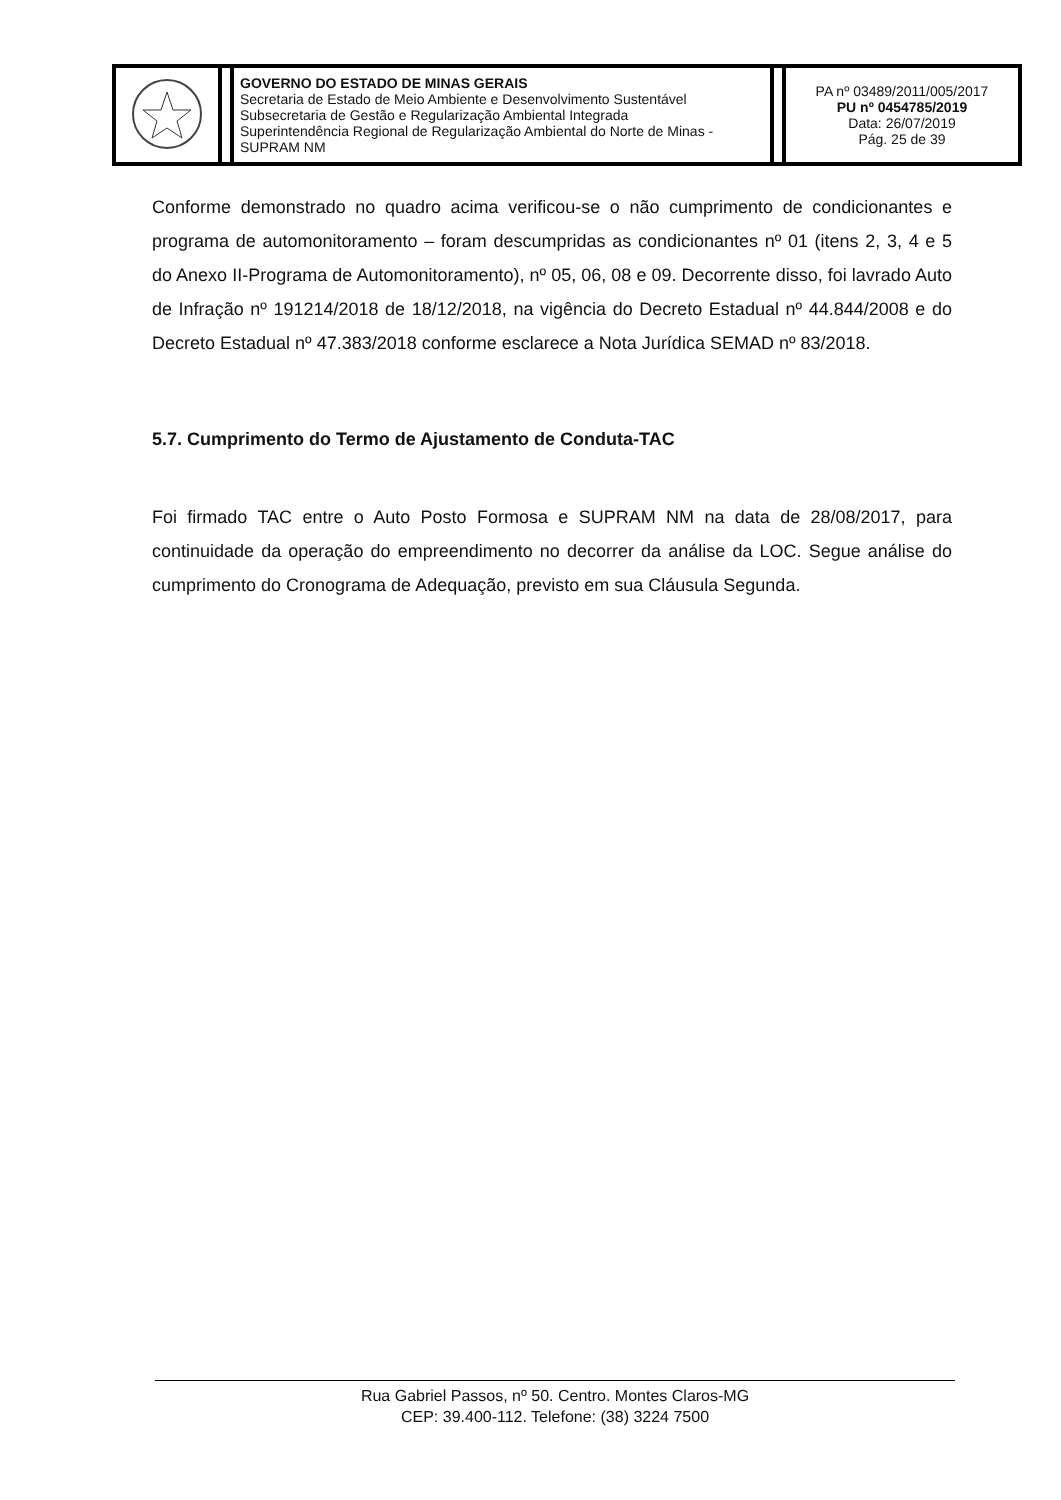| | | GOVERNO DO ESTADO DE MINAS GERAIS Secretaria de Estado de Meio Ambiente e Desenvolvimento Sustentável Subsecretaria de Gestão e Regularização Ambiental Integrada Superintendência Regional de Regularização Ambiental do Norte de Minas - SUPRAM NM | | PA nº 03489/2011/005/2017 PU nº 0454785/2019 Data: 26/07/2019 Pág. 25 de 39 |
Conforme demonstrado no quadro acima verificou-se o não cumprimento de condicionantes e programa de automonitoramento – foram descumpridas as condicionantes nº 01 (itens 2, 3, 4 e 5 do Anexo II-Programa de Automonitoramento), nº 05, 06, 08 e 09. Decorrente disso, foi lavrado Auto de Infração nº 191214/2018 de 18/12/2018, na vigência do Decreto Estadual nº 44.844/2008 e do Decreto Estadual nº 47.383/2018 conforme esclarece a Nota Jurídica SEMAD nº 83/2018.
5.7. Cumprimento do Termo de Ajustamento de Conduta-TAC
Foi firmado TAC entre o Auto Posto Formosa e SUPRAM NM na data de 28/08/2017, para continuidade da operação do empreendimento no decorrer da análise da LOC. Segue análise do cumprimento do Cronograma de Adequação, previsto em sua Cláusula Segunda.
Rua Gabriel Passos, nº 50. Centro. Montes Claros-MG
CEP: 39.400-112. Telefone: (38) 3224 7500